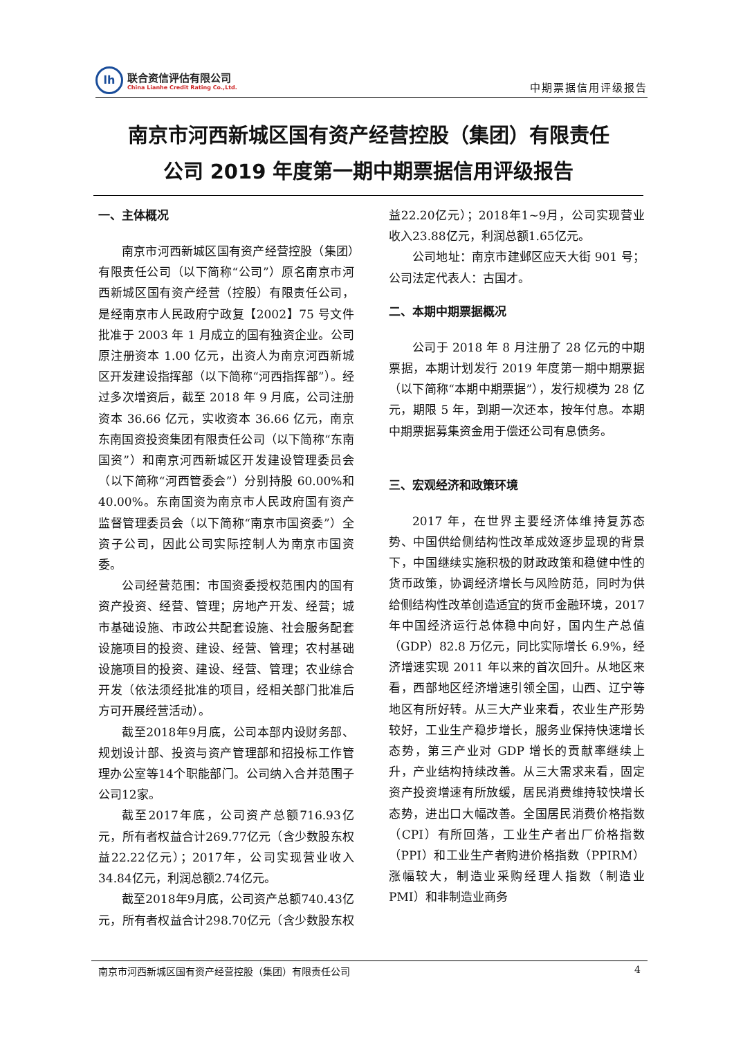lh
联合资信评估有限公司
China Lianhe Credit Rating Co.,Ltd.
中期票据信用评级报告
南京市河西新城区国有资产经营控股（集团）有限责任
公司 2019 年度第一期中期票据信用评级报告
一、主体概况
南京市河西新城区国有资产经营控股（集团）有限责任公司（以下简称“公司”）原名南京市河西新城区国有资产经营（控股）有限责任公司，是经南京市人民政府宁政复【2002】75 号文件批准于 2003 年 1 月成立的国有独资企业。公司原注册资本 1.00 亿元，出资人为南京河西新城区开发建设指挥部（以下简称“河西指挥部”）。经过多次增资后，截至 2018 年 9 月底，公司注册资本 36.66 亿元，实收资本 36.66 亿元，南京东南国资投资集团有限责任公司（以下简称“东南国资”）和南京河西新城区开发建设管理委员会（以下简称“河西管委会”）分别持股 60.00%和 40.00%。东南国资为南京市人民政府国有资产监督管理委员会（以下简称“南京市国资委”）全资子公司，因此公司实际控制人为南京市国资委。
公司经营范围：市国资委授权范围内的国有资产投资、经营、管理；房地产开发、经营；城市基础设施、市政公共配套设施、社会服务配套设施项目的投资、建设、经营、管理；农村基础设施项目的投资、建设、经营、管理；农业综合开发（依法须经批准的项目，经相关部门批准后方可开展经营活动）。
截至2018年9月底，公司本部内设财务部、规划设计部、投资与资产管理部和招投标工作管理办公室等14个职能部门。公司纳入合并范围子公司12家。
截至2017年底，公司资产总额716.93亿元，所有者权益合计269.77亿元（含少数股东权益22.22亿元）；2017年，公司实现营业收入34.84亿元，利润总额2.74亿元。
截至2018年9月底，公司资产总额740.43亿元，所有者权益合计298.70亿元（含少数股东权益22.20亿元）；2018年1~9月，公司实现营业收入23.88亿元，利润总额1.65亿元。
公司地址：南京市建邺区应天大街 901 号；公司法定代表人：古国才。
二、本期中期票据概况
公司于 2018 年 8 月注册了 28 亿元的中期票据，本期计划发行 2019 年度第一期中期票据（以下简称“本期中期票据”），发行规模为 28 亿元，期限 5 年，到期一次还本，按年付息。本期中期票据募集资金用于偿还公司有息债务。
三、宏观经济和政策环境
2017 年，在世界主要经济体维持复苏态势、中国供给侧结构性改革成效逐步显现的背景下，中国继续实施积极的财政政策和稳健中性的货币政策，协调经济增长与风险防范，同时为供给侧结构性改革创造适宜的货币金融环境，2017 年中国经济运行总体稳中向好，国内生产总值（GDP）82.8 万亿元，同比实际增长 6.9%，经济增速实现 2011 年以来的首次回升。从地区来看，西部地区经济增速引领全国，山西、辽宁等地区有所好转。从三大产业来看，农业生产形势较好，工业生产稳步增长，服务业保持快速增长态势，第三产业对 GDP 增长的贡献率继续上升，产业结构持续改善。从三大需求来看，固定资产投资增速有所放缓，居民消费维持较快增长态势，进出口大幅改善。全国居民消费价格指数（CPI）有所回落，工业生产者出厂价格指数（PPI）和工业生产者购进价格指数（PPIRM）涨幅较大，制造业采购经理人指数（制造业 PMI）和非制造业商务
南京市河西新城区国有资产经营控股（集团）有限责任公司 4